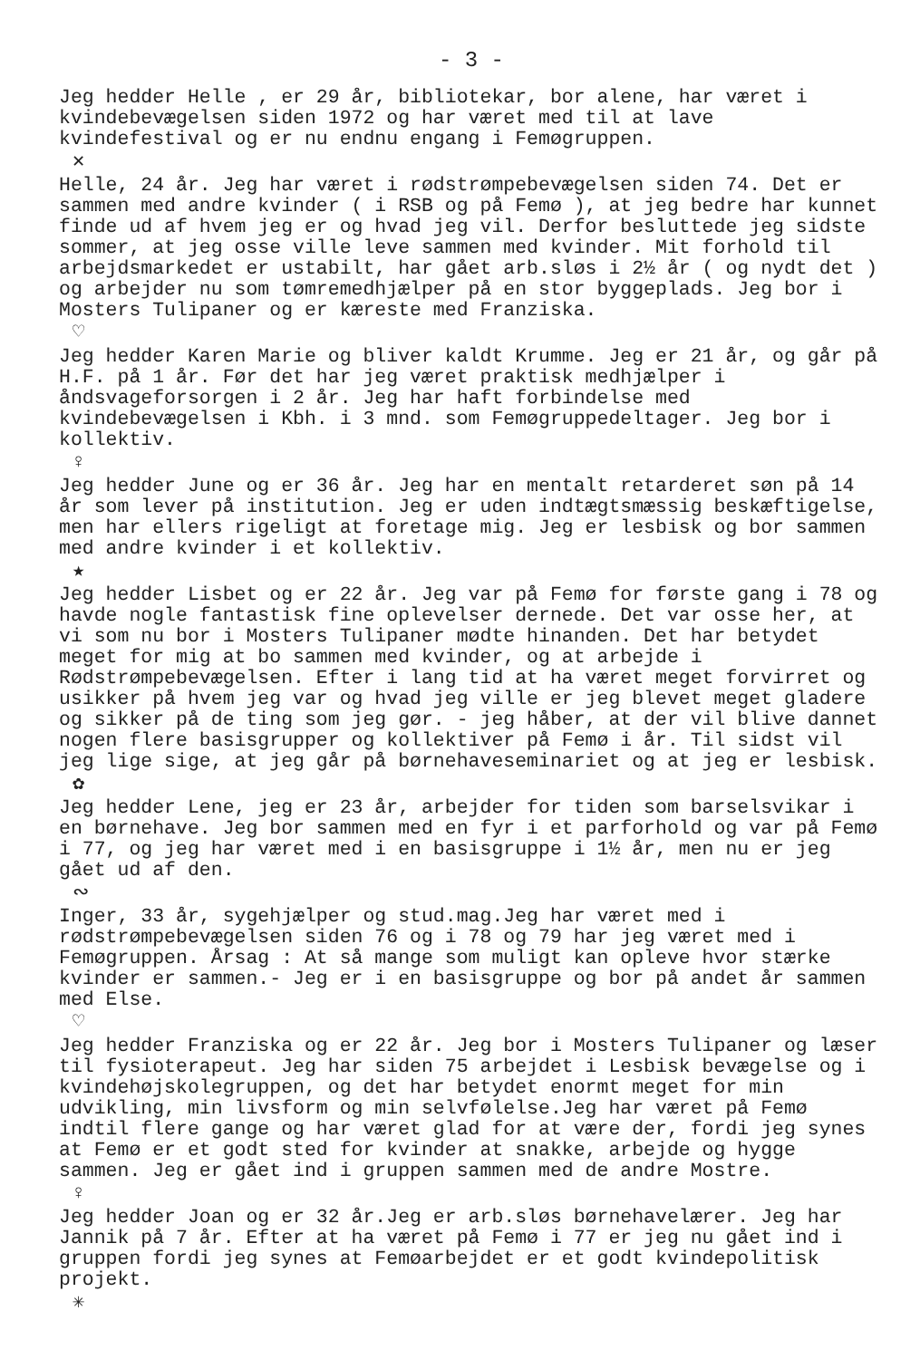- 3 -
Jeg hedder Helle , er 29 år, bibliotekar, bor alene, har været i kvindebevægelsen siden 1972 og har været med til at lave kvindefestival og er nu endnu engang i Femøgruppen.
✕
Helle, 24 år. Jeg har været i rødstrømpebevægelsen siden 74. Det er sammen med andre kvinder ( i RSB og på Femø ), at jeg bedre har kunnet finde ud af hvem jeg er og hvad jeg vil. Derfor besluttede jeg sidste sommer, at jeg osse ville leve sammen med kvinder. Mit forhold til arbejdsmarkedet er ustabilt, har gået arb.sløs i 2½ år ( og nydt det ) og arbejder nu som tømremedhjælper på en stor byggeplads. Jeg bor i Mosters Tulipaner og er kæreste med Franziska.
♡
Jeg hedder Karen Marie og bliver kaldt Krumme. Jeg er 21 år, og går på H.F. på 1 år. Før det har jeg været praktisk medhjælper i åndsvageforsorgen i 2 år. Jeg har haft forbindelse med kvindebevægelsen i Kbh. i 3 mnd. som Femøgruppedeltager. Jeg bor i kollektiv.
♀
Jeg hedder June og er 36 år. Jeg har en mentalt retarderet søn på 14 år som lever på institution. Jeg er uden indtægtsmæssig beskæftigelse, men har ellers rigeligt at foretage mig. Jeg er lesbisk og bor sammen med andre kvinder i et kollektiv.
★
Jeg hedder Lisbet og er 22 år. Jeg var på Femø for første gang i 78 og havde nogle fantastisk fine oplevelser dernede. Det var osse her, at vi som nu bor i Mosters Tulipaner mødte hinanden. Det har betydet meget for mig at bo sammen med kvinder, og at arbejde i Rødstrømpebevægelsen. Efter i lang tid at ha været meget forvirret og usikker på hvem jeg var og hvad jeg ville er jeg blevet meget gladere og sikker på de ting som jeg gør. - jeg håber, at der vil blive dannet nogen flere basisgrupper og kollektiver på Femø i år. Til sidst vil jeg lige sige, at jeg går på børnehaveseminariet og at jeg er lesbisk.
✿
Jeg hedder Lene, jeg er 23 år, arbejder for tiden som barselsvikar i en børnehave. Jeg bor sammen med en fyr i et parforhold og var på Femø i 77, og jeg har været med i en basisgruppe i 1½ år, men nu er jeg gået ud af den.
∾
Inger, 33 år, sygehjælper og stud.mag.Jeg har været med i rødstrømpebevægelsen siden 76 og i 78 og 79 har jeg været med i Femøgruppen. Årsag : At så mange som muligt kan opleve hvor stærke kvinder er sammen.- Jeg er i en basisgruppe og bor på andet år sammen med Else.
♡
Jeg hedder Franziska og er 22 år. Jeg bor i Mosters Tulipaner og læser til fysioterapeut. Jeg har siden 75 arbejdet i Lesbisk bevægelse og i kvindehøjskolegruppen, og det har betydet enormt meget for min udvikling, min livsform og min selvfølelse.Jeg har været på Femø indtil flere gange og har været glad for at være der, fordi jeg synes at Femø er et godt sted for kvinder at snakke, arbejde og hygge sammen. Jeg er gået ind i gruppen sammen med de andre Mostre.
♀
Jeg hedder Joan og er 32 år.Jeg er arb.sløs børnehavelærer. Jeg har Jannik på 7 år. Efter at ha været på Femø i 77 er jeg nu gået ind i gruppen fordi jeg synes at Femøarbejdet er et godt kvindepolitisk projekt.
✳